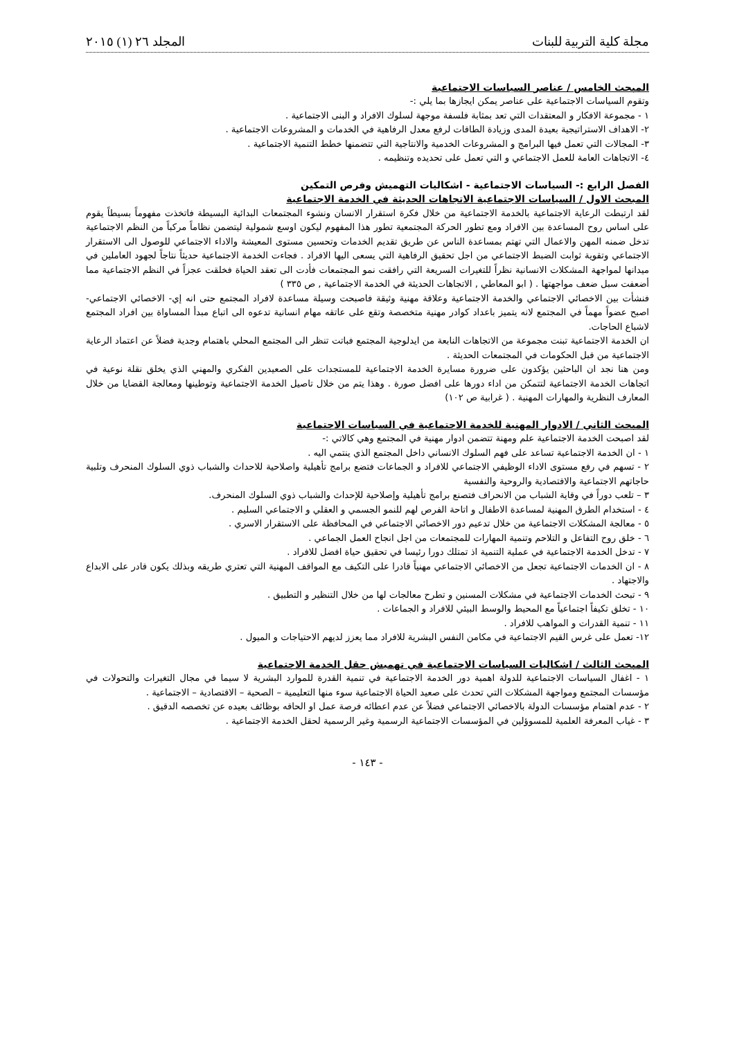مجلة كلية التربية للبنات المجلد ٢٦ (١) ٢٠١٥
المبحث الخامس / عناصر السياسات الاجتماعية
وتقوم السياسات الاجتماعية على عناصر يمكن ايجازها بما يلي :-
١ - مجموعة الافكار و المعتقدات التي تعد بمثابة فلسفة موجهة لسلوك الافراد و البنى الاجتماعية .
٢- الاهداف الاستراتيجية بعيدة المدى وزيادة الطاقات لرفع معدل الرفاهية في الخدمات و المشروعات الاجتماعية .
٣- المجالات التي تعمل فيها البرامج و المشروعات الخدمية والانتاجية التي تتضمنها خطط التنمية الاجتماعية .
٤- الاتجاهات العامة للعمل الاجتماعي و التي تعمل على تحديده وتنظيمه .
الفصل الرابع :- السياسات الاجتماعية - اشكاليات التهميش وفرص التمكين
المبحث الاول / السياسات الاجتماعية الاتجاهات الحديثة في الخدمة الاجتماعية
لقد ارتبطت الرعاية الاجتماعية بالخدمة الاجتماعية من خلال فكرة استقرار الانسان ونشوء المجتمعات البدائية البسيطة فاتخذت مفهوماً بسيطاً يقوم على اساس روح المساعدة بين الافراد ومع تطور الحركة المجتمعية تطور هذا المفهوم ليكون اوسع شمولية ليتضمن نظاماً مركباً من النظم الاجتماعية تدخل ضمنه المهن والاعمال التي تهتم بمساعدة الناس عن طريق تقديم الخدمات وتحسين مستوى المعيشة والاداء الاجتماعي للوصول الى الاستقرار الاجتماعي وتقوية ثوابت الضبط الاجتماعي من اجل تحقيق الرفاهية التي يسعى اليها الافراد . فجاءت الخدمة الاجتماعية حديثاً نتاجاً لجهود العاملين في ميدانها لمواجهة المشكلات الانسانية نظراً للتغيرات السريعة التي رافقت نمو المجتمعات فأدت الى تعقد الحياة فخلقت عجزاً في النظم الاجتماعية مما أضعفت سبل ضعف مواجهتها . ( ابو المعاطي , الاتجاهات الحديثة في الخدمة الاجتماعية , ص ٣٣٥ )
فنشأت بين الاخصائي الاجتماعي والخدمة الاجتماعية وعلاقة مهنية وثيقة فاصبحت وسيلة مساعدة لافراد المجتمع حتى انه إي- الاخصائي الاجتماعي- اصبح عضواً مهماً في المجتمع لانه يتميز باعداد كوادر مهنية متخصصة وتقع على عاتقه مهام انسانية تدعوه الى اتباع مبدأ المساواة بين افراد المجتمع لاشباع الحاجات.
ان الخدمة الاجتماعية تبنت مجموعة من الاتجاهات النابعة من ايدلوجية المجتمع فباتت تنظر الى المجتمع المحلي باهتمام وجدية فضلاً عن اعتماد الرعاية الاجتماعية من قبل الحكومات في المجتمعات الحديثة .
ومن هنا نجد ان الباحثين يؤكدون على ضرورة مسايرة الخدمة الاجتماعية للمستجدات على الصعيدين الفكري والمهني الذي يخلق نقلة نوعية في اتجاهات الخدمة الاجتماعية لتتمكن من اداء دورها على افضل صورة . وهذا يتم من خلال تاصيل الخدمة الاجتماعية وتوطينها ومعالجة القضايا من خلال المعارف النظرية والمهارات المهنية . ( غرابية ص ١٠٢)
المبحث الثاني / الادوار المهنية للخدمة الاجتماعية في السياسات الاجتماعية
لقد اصبحت الخدمة الاجتماعية علم ومهنة تتضمن ادوار مهنية في المجتمع وهي كالاتي :-
١ - ان الخدمة الاجتماعية تساعد على فهم السلوك الانساني داخل المجتمع الذي ينتمي اليه .
٢ - تسهم في رفع مستوى الاداء الوظيفي الاجتماعي للافراد و الجماعات فتضع برامج تأهيلية واصلاحية للاحداث والشباب ذوي السلوك المنحرف وتلبية حاجاتهم الاجتماعية والاقتصادية والروحية والنفسية
٣ – تلعب دوراً في وقاية الشباب من الانحراف فتصنع برامج تأهيلية وإصلاحية للإحداث والشباب ذوي السلوك المنحرف.
٤ - استخدام الطرق المهنية لمساعدة الاطفال و اتاحة الفرص لهم للنمو الجسمي و العقلي و الاجتماعي السليم .
٥ - معالجة المشكلات الاجتماعية من خلال تدعيم دور الاخصائي الاجتماعي في المحافظة على الاستقرار الاسري .
٦ - خلق روح التفاعل و التلاحم وتنمية المهارات للمجتمعات من اجل انجاح العمل الجماعي .
٧ - تدخل الخدمة الاجتماعية في عملية التنمية اذ تمتلك دورا رئيسا في تحقيق حياة افضل للافراد .
٨ - ان الخدمات الاجتماعية تجعل من الاخصائي الاجتماعي مهنياً قادرا على التكيف مع المواقف المهنية التي تعتري طريقه وبذلك يكون قادر على الابداع والاجتهاد .
٩ - تبحث الخدمات الاجتماعية في مشكلات المسنين و تطرح معالجات لها من خلال التنظير و التطبيق .
١٠ - تخلق تكيفاً اجتماعياً مع المحيط والوسط البيئي للافراد و الجماعات .
١١ - تنمية القدرات و المواهب للافراد .
١٢- تعمل على غرس القيم الاجتماعية في مكامن النفس البشرية للافراد مما يعزز لديهم الاحتياجات و الميول .
المبحث الثالث / اشكاليات السياسات الاجتماعية في تهميش حقل الخدمة الاجتماعية
١ - اغفال السياسات الاجتماعية للدولة اهمية دور الخدمة الاجتماعية في تنمية القدرة للموارد البشرية لا سيما في مجال التغيرات والتحولات في مؤسسات المجتمع ومواجهة المشكلات التي تحدث على صعيد الحياة الاجتماعية سوء منها التعليمية – الصحية – الاقتصادية – الاجتماعية .
٢ - عدم اهتمام مؤسسات الدولة بالاخصائي الاجتماعي فضلاً عن عدم اعطائه فرصة عمل او الحاقه بوظائف بعيده عن تخصصه الدقيق .
٣ - غياب المعرفة العلمية للمسوؤلين في المؤسسات الاجتماعية الرسمية وغير الرسمية لحقل الخدمة الاجتماعية .
- ١٤٣ -